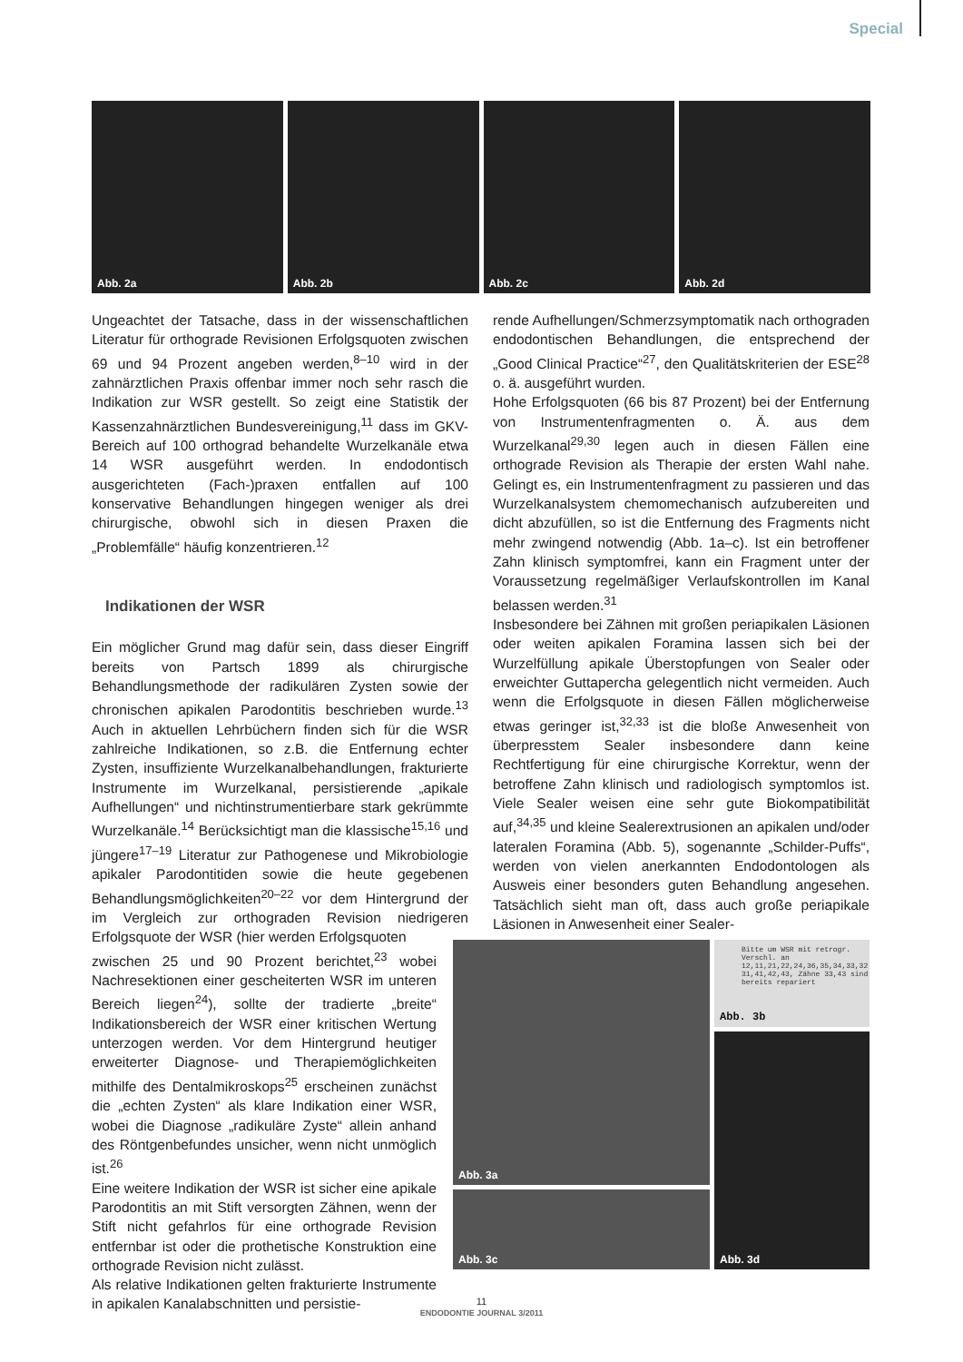Special
Abb. 2a
Abb. 2b
Abb. 2c
Abb. 2d
Ungeachtet der Tatsache, dass in der wissenschaftlichen Literatur für orthograde Revisionen Erfolgsquoten zwischen 69 und 94 Prozent angeben werden,<sup>8–10</sup> wird in der zahnärztlichen Praxis offenbar immer noch sehr rasch die Indikation zur WSR gestellt. So zeigt eine Statistik der Kassenzahnärztlichen Bundesvereinigung,<sup>11</sup> dass im GKV-Bereich auf 100 orthograd behandelte Wurzelkanäle etwa 14 WSR ausgeführt werden. In endodontisch ausgerichteten (Fach-)praxen entfallen auf 100 konservative Behandlungen hingegen weniger als drei chirurgische, obwohl sich in diesen Praxen die „Problemfälle“ häufig konzentrieren.<sup>12</sup>
Indikationen der WSR
Ein möglicher Grund mag dafür sein, dass dieser Eingriff bereits von Partsch 1899 als chirurgische Behandlungsmethode der radikulären Zysten sowie der chronischen apikalen Parodontitis beschrieben wurde.<sup>13</sup> Auch in aktuellen Lehrbüchern finden sich für die WSR zahlreiche Indikationen, so z.B. die Entfernung echter Zysten, insuffiziente Wurzelkanalbehandlungen, frakturierte Instrumente im Wurzelkanal, persistierende „apikale Aufhellungen“ und nichtinstrumentierbare stark gekrümmte Wurzelkanäle.<sup>14</sup> Berücksichtigt man die klassische<sup>15,16</sup> und jüngere<sup>17–19</sup> Literatur zur Pathogenese und Mikrobiologie apikaler Parodontitiden sowie die heute gegebenen Behandlungsmöglichkeiten<sup>20–22</sup> vor dem Hintergrund der im Vergleich zur orthograden Revision niedrigeren Erfolgsquote der WSR (hier werden Erfolgsquoten
zwischen 25 und 90 Prozent berichtet,<sup>23</sup> wobei Nachresektionen einer gescheiterten WSR im unteren Bereich liegen<sup>24</sup>), sollte der tradierte „breite“ Indikationsbereich der WSR einer kritischen Wertung unterzogen werden. Vor dem Hintergrund heutiger erweiterter Diagnose- und Therapiemöglichkeiten mithilfe des Dentalmikroskops<sup>25</sup> erscheinen zunächst die „echten Zysten“ als klare Indikation einer WSR, wobei die Diagnose „radikuläre Zyste“ allein anhand des Röntgenbefundes unsicher, wenn nicht unmöglich ist.<sup>26</sup>
Eine weitere Indikation der WSR ist sicher eine apikale Parodontitis an mit Stift versorgten Zähnen, wenn der Stift nicht gefahrlos für eine orthograde Revision entfernbar ist oder die prothetische Konstruktion eine orthograde Revision nicht zulässt.
Als relative Indikationen gelten frakturierte Instrumente in apikalen Kanalabschnitten und persistie-
rende Aufhellungen/Schmerzsymptomatik nach orthograden endodontischen Behandlungen, die entsprechend der „Good Clinical Practice“<sup>27</sup>, den Qualitätskriterien der ESE<sup>28</sup> o. ä. ausgeführt wurden.
Hohe Erfolgsquoten (66 bis 87 Prozent) bei der Entfernung von Instrumentenfragmenten o. Ä. aus dem Wurzelkanal<sup>29,30</sup> legen auch in diesen Fällen eine orthograde Revision als Therapie der ersten Wahl nahe. Gelingt es, ein Instrumentenfragment zu passieren und das Wurzelkanalsystem chemomechanisch aufzubereiten und dicht abzufüllen, so ist die Entfernung des Fragments nicht mehr zwingend notwendig (Abb. 1a–c). Ist ein betroffener Zahn klinisch symptomfrei, kann ein Fragment unter der Voraussetzung regelmäßiger Verlaufskontrollen im Kanal belassen werden.<sup>31</sup>
Insbesondere bei Zähnen mit großen periapikalen Läsionen oder weiten apikalen Foramina lassen sich bei der Wurzelfüllung apikale Überstopfungen von Sealer oder erweichter Guttapercha gelegentlich nicht vermeiden. Auch wenn die Erfolgsquote in diesen Fällen möglicherweise etwas geringer ist,<sup>32,33</sup> ist die bloße Anwesenheit von überpresstem Sealer insbesondere dann keine Rechtfertigung für eine chirurgische Korrektur, wenn der betroffene Zahn klinisch und radiologisch symptomlos ist. Viele Sealer weisen eine sehr gute Biokompatibilität auf,<sup>34,35</sup> und kleine Sealerextrusionen an apikalen und/oder lateralen Foramina (Abb. 5), sogenannte „Schilder-Puffs“, werden von vielen anerkannten Endodontologen als Ausweis einer besonders guten Behandlung angesehen. Tatsächlich sieht man oft, dass auch große periapikale Läsionen in Anwesenheit einer Sealer-
Abb. 3a
Bitte um WSR mit retrogr. Verschl. an 12,11,21,22,24,36,35,34,33,32 31,41,42,43, Zähne 33,43 sind bereits repariert
Abb. 3b
Abb. 3d
Abb. 3c
11
ENDODONTIE JOURNAL 3/2011